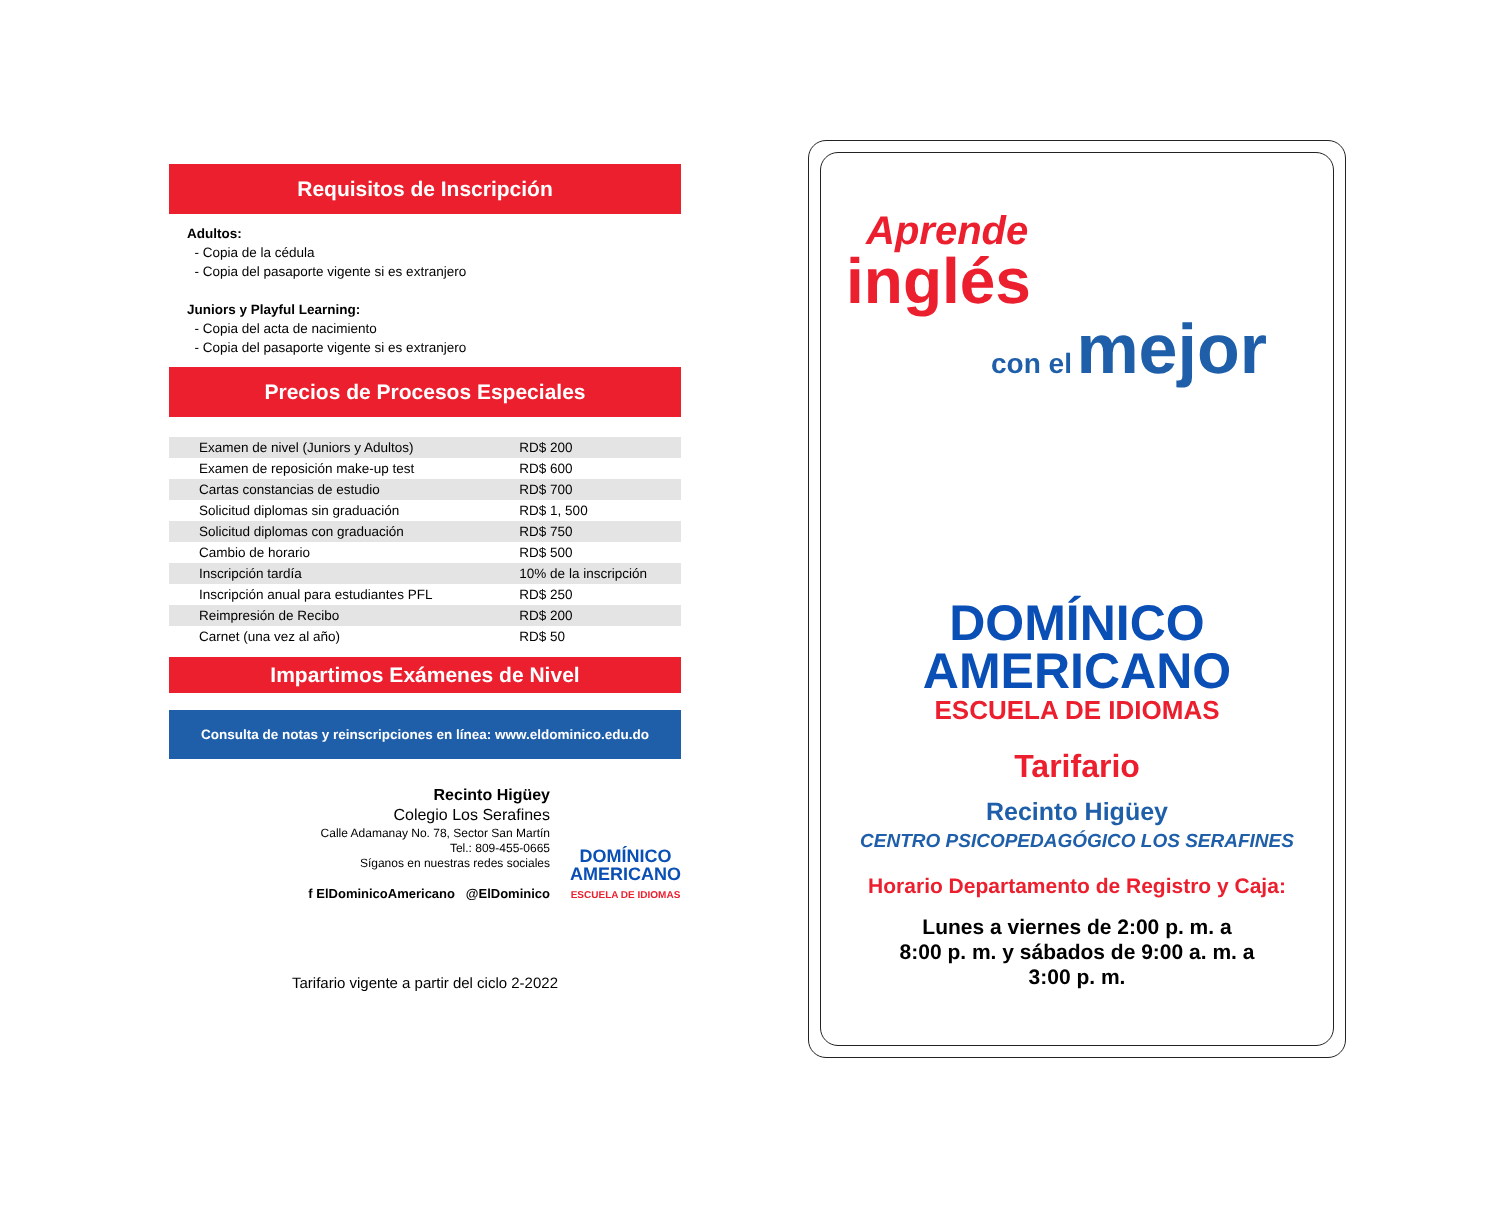Requisitos de Inscripción
Adultos:
- Copia de la cédula
- Copia del pasaporte vigente si es extranjero
Juniors y Playful Learning:
- Copia del acta de nacimiento
- Copia del pasaporte vigente si es extranjero
Precios de Procesos Especiales
| Examen de nivel (Juniors y Adultos) | RD$ 200 |
| Examen de reposición make-up test | RD$ 600 |
| Cartas constancias de estudio | RD$ 700 |
| Solicitud diplomas sin graduación | RD$ 1, 500 |
| Solicitud diplomas con graduación | RD$ 750 |
| Cambio de horario | RD$ 500 |
| Inscripción tardía | 10% de la inscripción |
| Inscripción anual para estudiantes PFL | RD$ 250 |
| Reimpresión de Recibo | RD$ 200 |
| Carnet (una vez al año) | RD$ 50 |
Impartimos Exámenes de Nivel
Consulta de notas y reinscripciones en línea: www.eldominico.edu.do
Recinto Higüey
Colegio Los Serafines
Calle Adamanay No. 78, Sector San Martín
Tel.: 809-455-0665
Síganos en nuestras redes sociales
f ElDominicoAmericano @ElDominico
DOMÍNICO
AMERICANO
ESCUELA DE IDIOMAS
Tarifario vigente a partir del ciclo 2-2022
Aprende
inglés
con el mejor
DOMÍNICO
AMERICANO
ESCUELA DE IDIOMAS
Tarifario
Recinto Higüey
CENTRO PSICOPEDAGÓGICO LOS SERAFINES
Horario Departamento de Registro y Caja:
Lunes a viernes de 2:00 p. m. a
8:00 p. m. y sábados de 9:00 a. m. a
3:00 p. m.